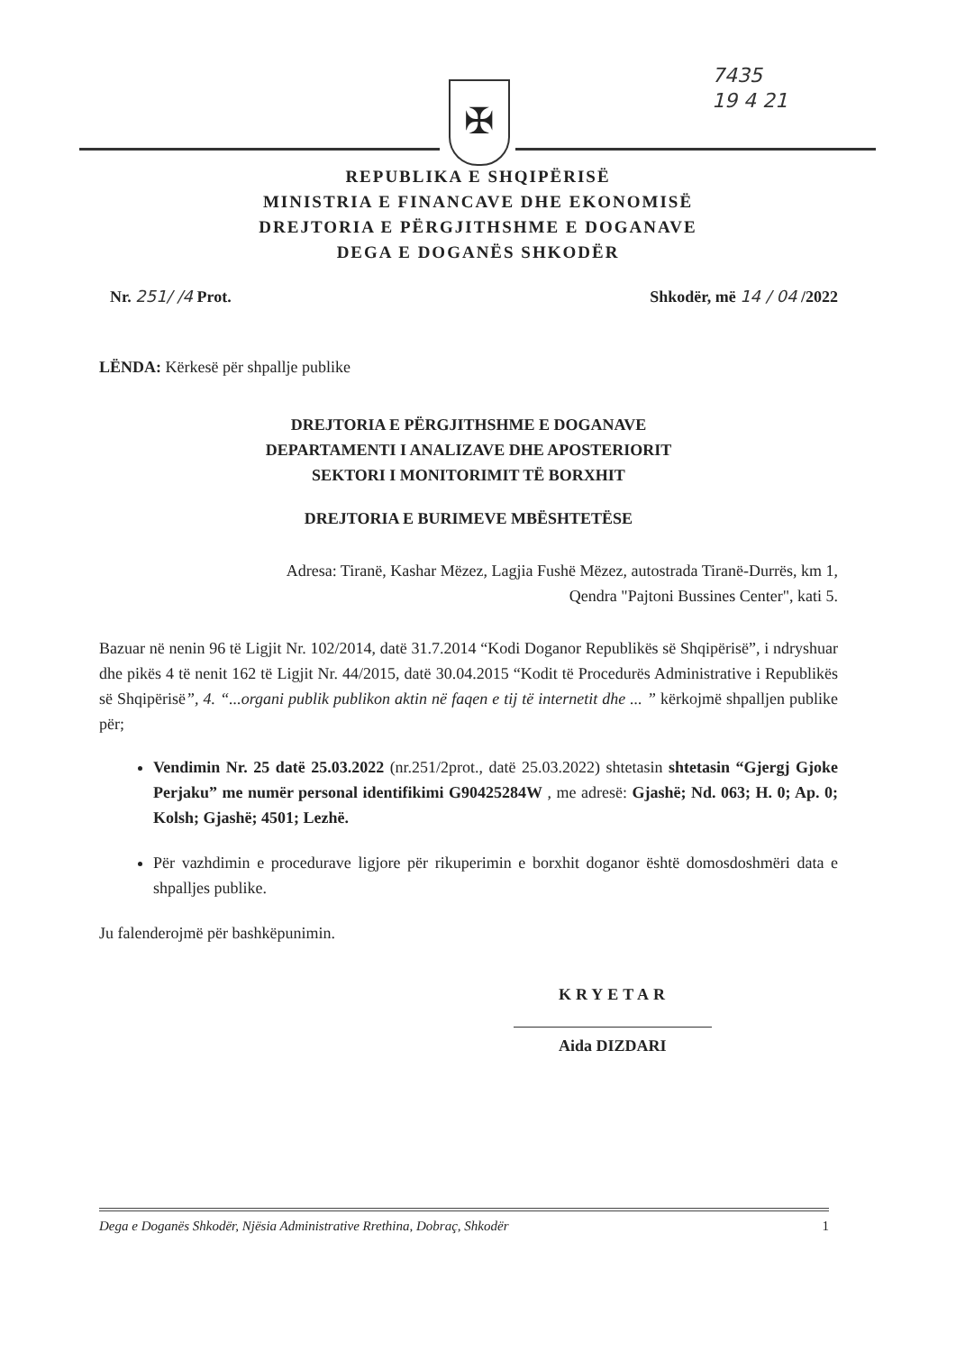7435
19 4 21
✠
REPUBLIKA E SHQIPËRISË
MINISTRIA E FINANCAVE DHE EKONOMISË
DREJTORIA E PËRGJITHSHME E DOGANAVE
DEGA E DOGANËS SHKODËR
Nr. 251/ /4 Prot. Shkodër, më 14 / 04 /2022
LËNDA: Kërkesë për shpallje publike
DREJTORIA E PËRGJITHSHME E DOGANAVE
DEPARTAMENTI I ANALIZAVE DHE APOSTERIORIT
SEKTORI I MONITORIMIT TË BORXHIT
DREJTORIA E BURIMEVE MBËSHTETËSE
Adresa: Tiranë, Kashar Mëzez, Lagjia Fushë Mëzez, autostrada Tiranë-Durrës, km 1,
Qendra "Pajtoni Bussines Center", kati 5.
Bazuar në nenin 96 të Ligjit Nr. 102/2014, datë 31.7.2014 “Kodi Doganor Republikës së Shqipërisë”, i ndryshuar dhe pikës 4 të nenit 162 të Ligjit Nr. 44/2015, datë 30.04.2015 “Kodit të Procedurës Administrative i Republikës së Shqipërisë”, 4. “...organi publik publikon aktin në faqen e tij të internetit dhe ... ” kërkojmë shpalljen publike për;
Vendimin Nr. 25 datë 25.03.2022 (nr.251/2prot., datë 25.03.2022) shtetasin shtetasin “Gjergj Gjoke Perjaku” me numër personal identifikimi G90425284W , me adresë: Gjashë; Nd. 063; H. 0; Ap. 0; Kolsh; Gjashë; 4501; Lezhë.
Për vazhdimin e procedurave ligjore për rikuperimin e borxhit doganor është domosdoshmëri data e shpalljes publike.
Ju falenderojmë për bashkëpunimin.
KRYETAR
Aida DIZDARI
Dega e Doganës Shkodër, Njësia Administrative Rrethina, Dobraç, Shkodër 1